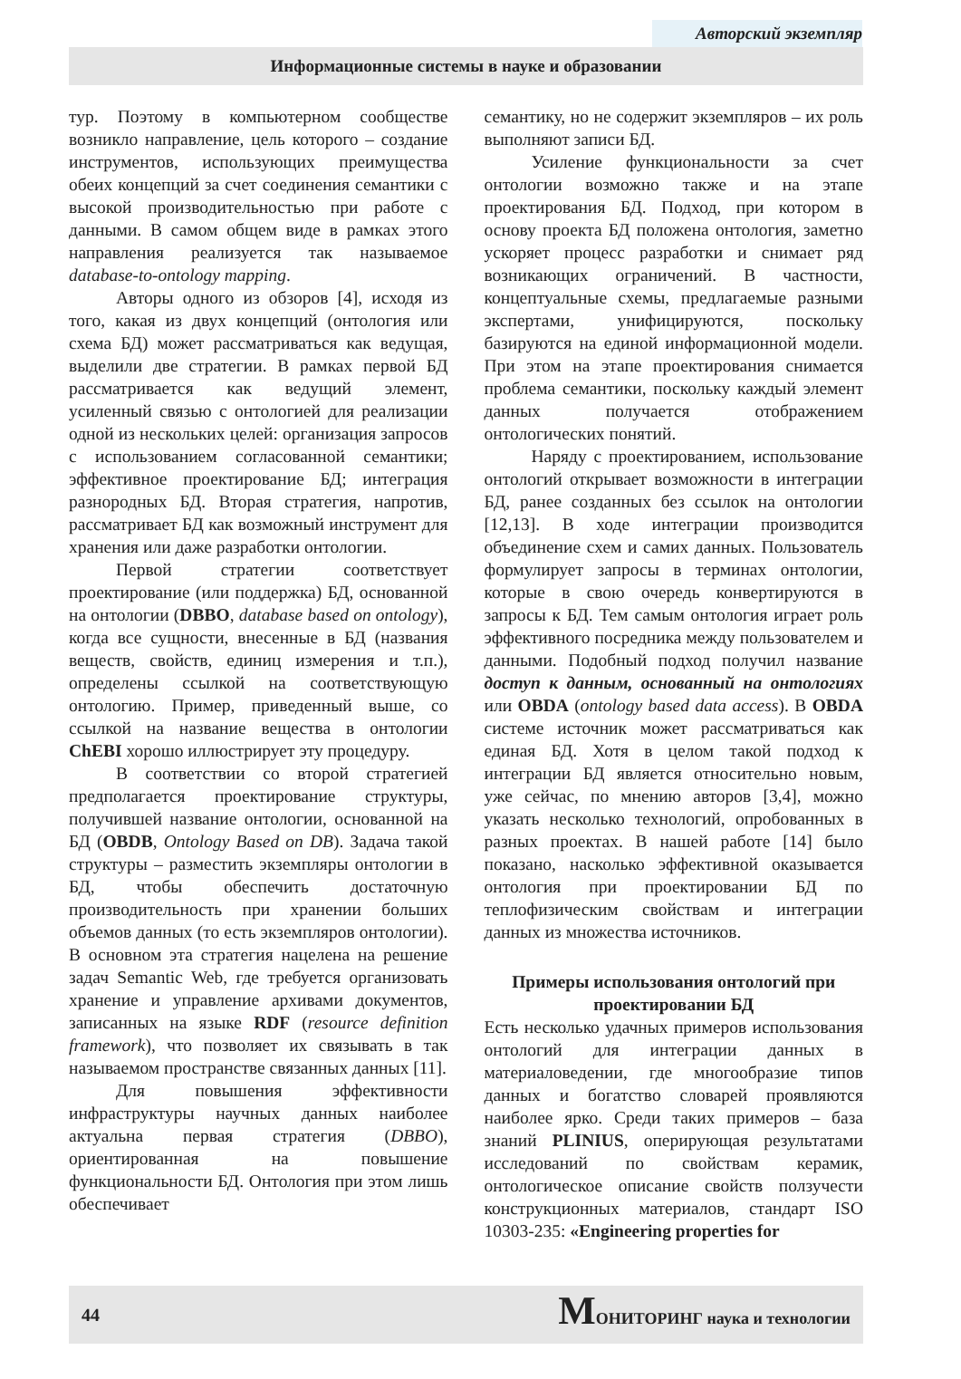Авторский экземпляр
Информационные системы в науке и образовании
тур. Поэтому в компьютерном сообществе возникло направление, цель которого – создание инструментов, использующих преимущества обеих концепций за счет соединения семантики с высокой производительностью при работе с данными. В самом общем виде в рамках этого направления реализуется так называемое database-to-ontology mapping.
Авторы одного из обзоров [4], исходя из того, какая из двух концепций (онтология или схема БД) может рассматриваться как ведущая, выделили две стратегии. В рамках первой БД рассматривается как ведущий элемент, усиленный связью с онтологией для реализации одной из нескольких целей: организация запросов с использованием согласованной семантики; эффективное проектирование БД; интеграция разнородных БД. Вторая стратегия, напротив, рассматривает БД как возможный инструмент для хранения или даже разработки онтологии.
Первой стратегии соответствует проектирование (или поддержка) БД, основанной на онтологии (DBBO, database based on ontology), когда все сущности, внесенные в БД (названия веществ, свойств, единиц измерения и т.п.), определены ссылкой на соответствующую онтологию. Пример, приведенный выше, со ссылкой на название вещества в онтологии ChEBI хорошо иллюстрирует эту процедуру.
В соответствии со второй стратегией предполагается проектирование структуры, получившей название онтологии, основанной на БД (OBDB, Ontology Based on DB). Задача такой структуры – разместить экземпляры онтологии в БД, чтобы обеспечить достаточную производительность при хранении больших объемов данных (то есть экземпляров онтологии). В основном эта стратегия нацелена на решение задач Semantic Web, где требуется организовать хранение и управление архивами документов, записанных на языке RDF (resource definition framework), что позволяет их связывать в так называемом пространстве связанных данных [11].
Для повышения эффективности инфраструктуры научных данных наиболее актуальна первая стратегия (DBBO), ориентированная на повышение функциональности БД. Онтология при этом лишь обеспечивает
семантику, но не содержит экземпляров – их роль выполняют записи БД.
Усиление функциональности за счет онтологии возможно также и на этапе проектирования БД. Подход, при котором в основу проекта БД положена онтология, заметно ускоряет процесс разработки и снимает ряд возникающих ограничений. В частности, концептуальные схемы, предлагаемые разными экспертами, унифицируются, поскольку базируются на единой информационной модели. При этом на этапе проектирования снимается проблема семантики, поскольку каждый элемент данных получается отображением онтологических понятий.
Наряду с проектированием, использование онтологий открывает возможности в интеграции БД, ранее созданных без ссылок на онтологии [12,13]. В ходе интеграции производится объединение схем и самих данных. Пользователь формулирует запросы в терминах онтологии, которые в свою очередь конвертируются в запросы к БД. Тем самым онтология играет роль эффективного посредника между пользователем и данными. Подобный подход получил название доступ к данным, основанный на онтологиях или OBDA (ontology based data access). В OBDA системе источник может рассматриваться как единая БД. Хотя в целом такой подход к интеграции БД является относительно новым, уже сейчас, по мнению авторов [3,4], можно указать несколько технологий, опробованных в разных проектах. В нашей работе [14] было показано, насколько эффективной оказывается онтология при проектировании БД по теплофизическим свойствам и интеграции данных из множества источников.
Примеры использования онтологий при проектировании БД
Есть несколько удачных примеров использования онтологий для интеграции данных в материаловедении, где многообразие типов данных и богатство словарей проявляются наиболее ярко. Среди таких примеров – база знаний PLINIUS, оперирующая результатами исследований по свойствам керамик, онтологическое описание свойств ползучести конструкционных материалов, стандарт ISO 10303-235: «Engineering properties for
44
MОНИТОРИНГ наука и технологии